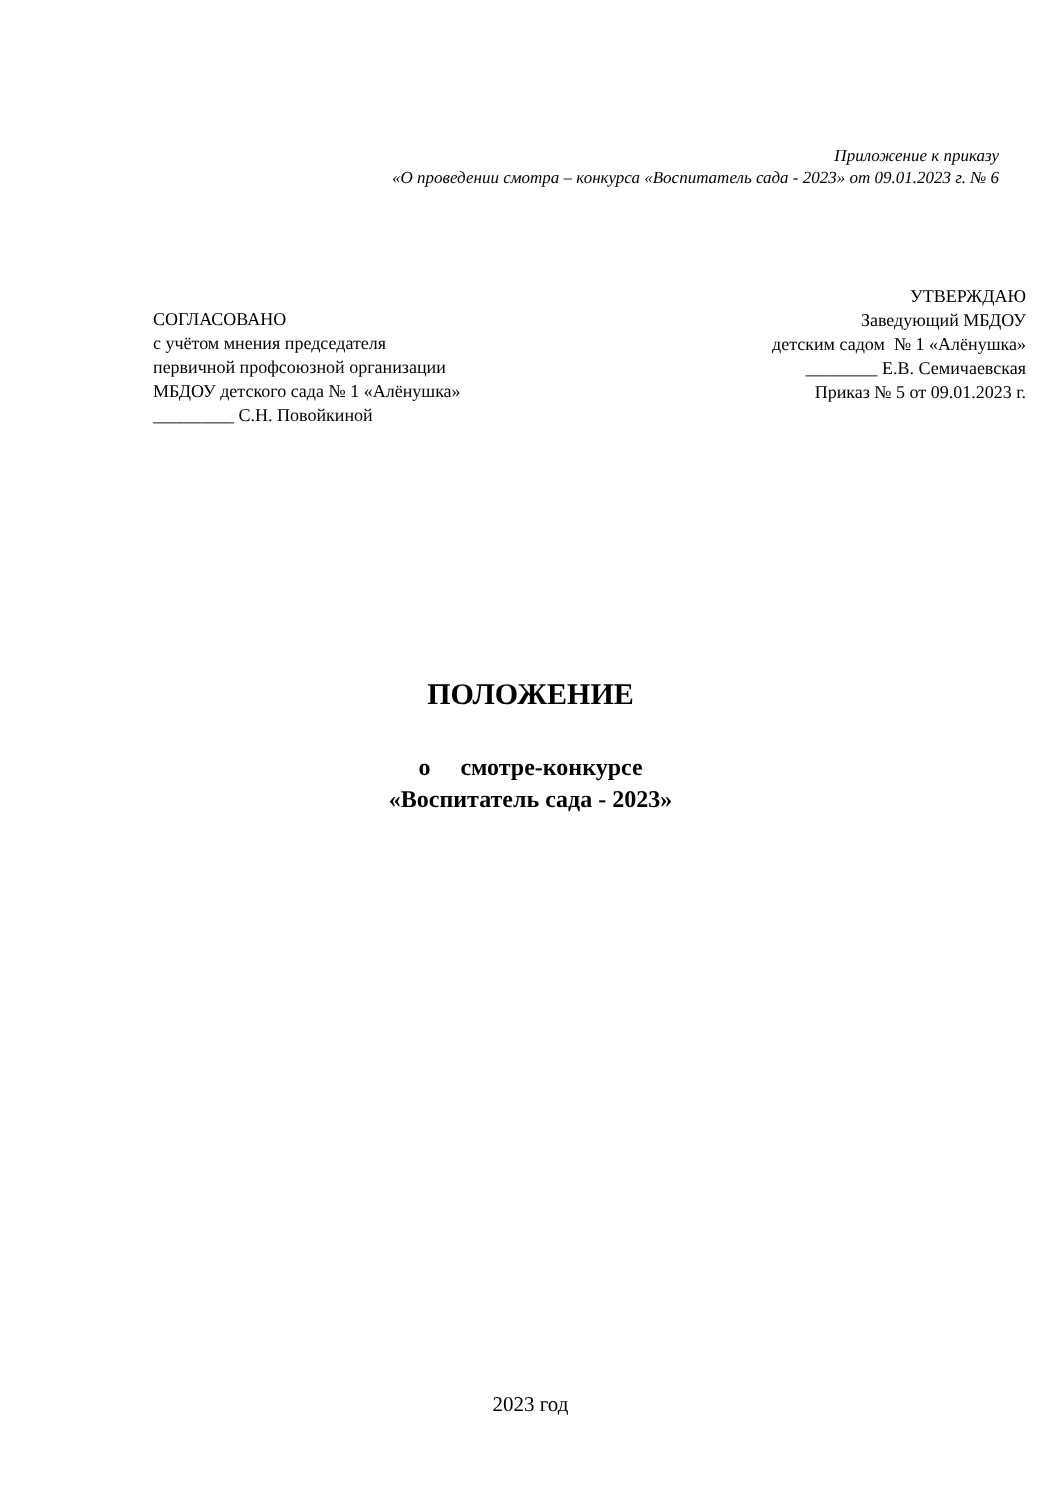Приложение к приказу
«О проведении смотра – конкурса «Воспитатель сада - 2023» от 09.01.2023 г. № 6
СОГЛАСОВАНО
с учётом мнения председателя
первичной профсоюзной организации
МБДОУ детского сада № 1 «Алёнушка»
_________ С.Н. Повойкиной
УТВЕРЖДАЮ
Заведующий МБДОУ
детским садом № 1 «Алёнушка»
________ Е.В. Семичаевская
Приказ № 5 от 09.01.2023 г.
ПОЛОЖЕНИЕ
о смотре-конкурсе
«Воспитатель сада - 2023»
2023 год